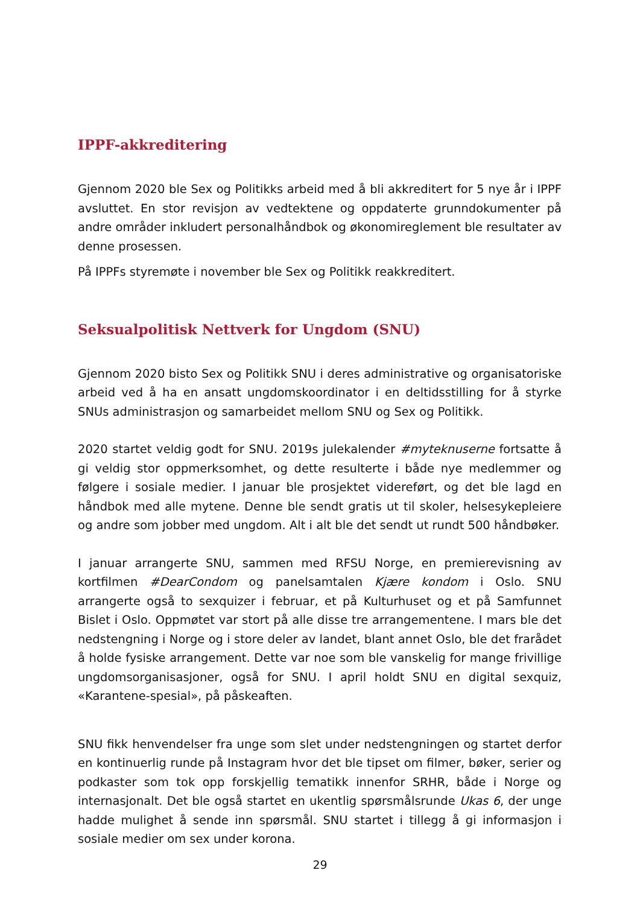IPPF-akkreditering
Gjennom 2020 ble Sex og Politikks arbeid med å bli akkreditert for 5 nye år i IPPF avsluttet. En stor revisjon av vedtektene og oppdaterte grunndokumenter på andre områder inkludert personalhåndbok og økonomireglement ble resultater av denne prosessen.
På IPPFs styremøte i november ble Sex og Politikk reakkreditert.
Seksualpolitisk Nettverk for Ungdom (SNU)
Gjennom 2020 bisto Sex og Politikk SNU i deres administrative og organisatoriske arbeid ved å ha en ansatt ungdomskoordinator i en deltidsstilling for å styrke SNUs administrasjon og samarbeidet mellom SNU og Sex og Politikk.
2020 startet veldig godt for SNU. 2019s julekalender #myteknuserne fortsatte å gi veldig stor oppmerksomhet, og dette resulterte i både nye medlemmer og følgere i sosiale medier. I januar ble prosjektet videreført, og det ble lagd en håndbok med alle mytene. Denne ble sendt gratis ut til skoler, helsesykepleiere og andre som jobber med ungdom. Alt i alt ble det sendt ut rundt 500 håndbøker.
I januar arrangerte SNU, sammen med RFSU Norge, en premierevisning av kortfilmen #DearCondom og panelsamtalen Kjære kondom i Oslo. SNU arrangerte også to sexquizer i februar, et på Kulturhuset og et på Samfunnet Bislet i Oslo. Oppmøtet var stort på alle disse tre arrangementene. I mars ble det nedstengning i Norge og i store deler av landet, blant annet Oslo, ble det frarådet å holde fysiske arrangement. Dette var noe som ble vanskelig for mange frivillige ungdomsorganisasjoner, også for SNU. I april holdt SNU en digital sexquiz, «Karantene-spesial», på påskeaften.
SNU fikk henvendelser fra unge som slet under nedstengningen og startet derfor en kontinuerlig runde på Instagram hvor det ble tipset om filmer, bøker, serier og podkaster som tok opp forskjellig tematikk innenfor SRHR, både i Norge og internasjonalt. Det ble også startet en ukentlig spørsmålsrunde Ukas 6, der unge hadde mulighet å sende inn spørsmål. SNU startet i tillegg å gi informasjon i sosiale medier om sex under korona.
29